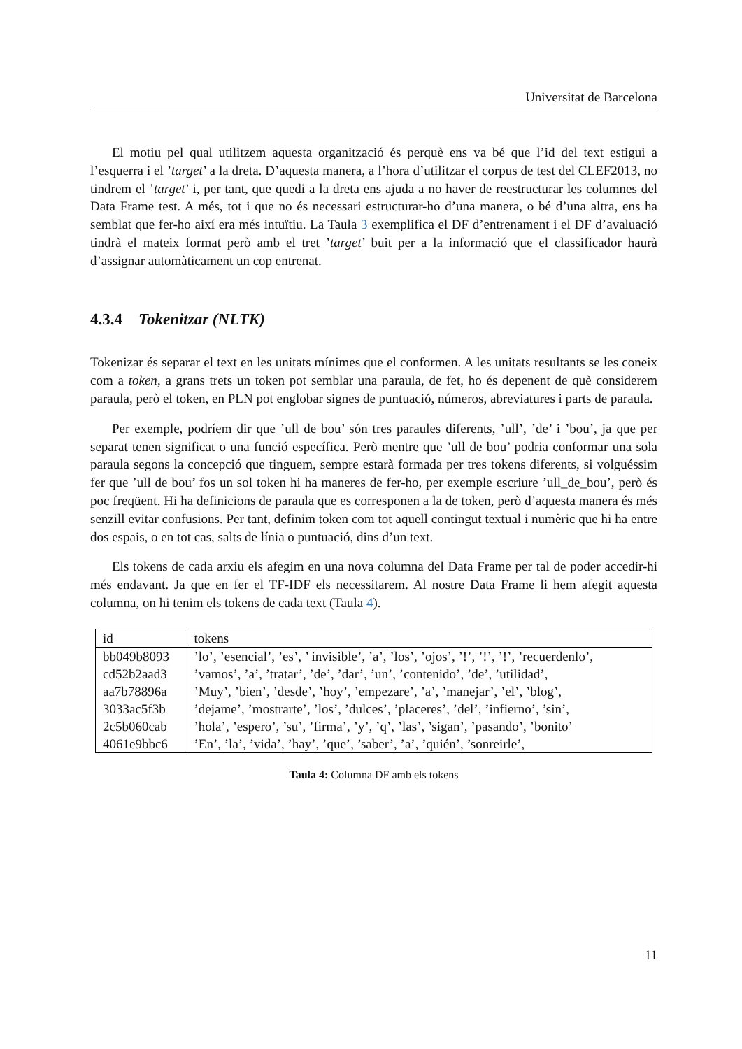Universitat de Barcelona
El motiu pel qual utilitzem aquesta organització és perquè ens va bé que l’id del text estigui a l’esquerra i el ’target’ a la dreta. D’aquesta manera, a l’hora d’utilitzar el corpus de test del CLEF2013, no tindrem el ’target’ i, per tant, que quedi a la dreta ens ajuda a no haver de reestructurar les columnes del Data Frame test. A més, tot i que no és necessari estructurar-ho d’una manera, o bé d’una altra, ens ha semblat que fer-ho així era més intuïtiu. La Taula 3 exemplifica el DF d’entrenament i el DF d’avaluació tindrà el mateix format però amb el tret ’target’ buit per a la informació que el classificador haurà d’assignar automàticament un cop entrenat.
4.3.4 Tokenitzar (NLTK)
Tokenizar és separar el text en les unitats mínimes que el conformen. A les unitats resultants se les coneix com a token, a grans trets un token pot semblar una paraula, de fet, ho és depenent de què considerem paraula, però el token, en PLN pot englobar signes de puntuació, números, abreviatures i parts de paraula.
Per exemple, podríem dir que ’ull de bou’ són tres paraules diferents, ’ull’, ’de’ i ’bou’, ja que per separat tenen significat o una funció específica. Però mentre que ’ull de bou’ podria conformar una sola paraula segons la concepció que tinguem, sempre estarà formada per tres tokens diferents, si volguéssim fer que ’ull de bou’ fos un sol token hi ha maneres de fer-ho, per exemple escriure ’ull_de_bou’, però és poc freqüent. Hi ha definicions de paraula que es corresponen a la de token, però d’aquesta manera és més senzill evitar confusions. Per tant, definim token com tot aquell contingut textual i numèric que hi ha entre dos espais, o en tot cas, salts de línia o puntuació, dins d’un text.
Els tokens de cada arxiu els afegim en una nova columna del Data Frame per tal de poder accedir-hi més endavant. Ja que en fer el TF-IDF els necessitarem. Al nostre Data Frame li hem afegit aquesta columna, on hi tenim els tokens de cada text (Taula 4).
| id | tokens |
| --- | --- |
| bb049b8093 | ’lo’, ’esencial’, ’es’, ’ invisible’, ’a’, ’los’, ’ojos’, ’!’, ’!’, ’!’, ’recuerdenlo’, |
| cd52b2aad3 | ’vamos’, ’a’, ’tratar’, ’de’, ’dar’, ’un’, ’contenido’, ’de’, ’utilidad’, |
| aa7b78896a | ’Muy’, ’bien’, ’desde’, ’hoy’, ’empezare’, ’a’, ’manejar’, ’el’, ’blog’, |
| 3033ac5f3b | ’dejame’, ’mostrarte’, ’los’, ’dulces’, ’placeres’, ’del’, ’infierno’, ’sin’, |
| 2c5b060cab | ’hola’, ’espero’, ’su’, ’firma’, ’y’, ’q’, ’las’, ’sigan’, ’pasando’, ’bonito’ |
| 4061e9bbc6 | ’En’, ’la’, ’vida’, ’hay’, ’que’, ’saber’, ’a’, ’quién’, ’sonreirle’, |
Taula 4: Columna DF amb els tokens
11